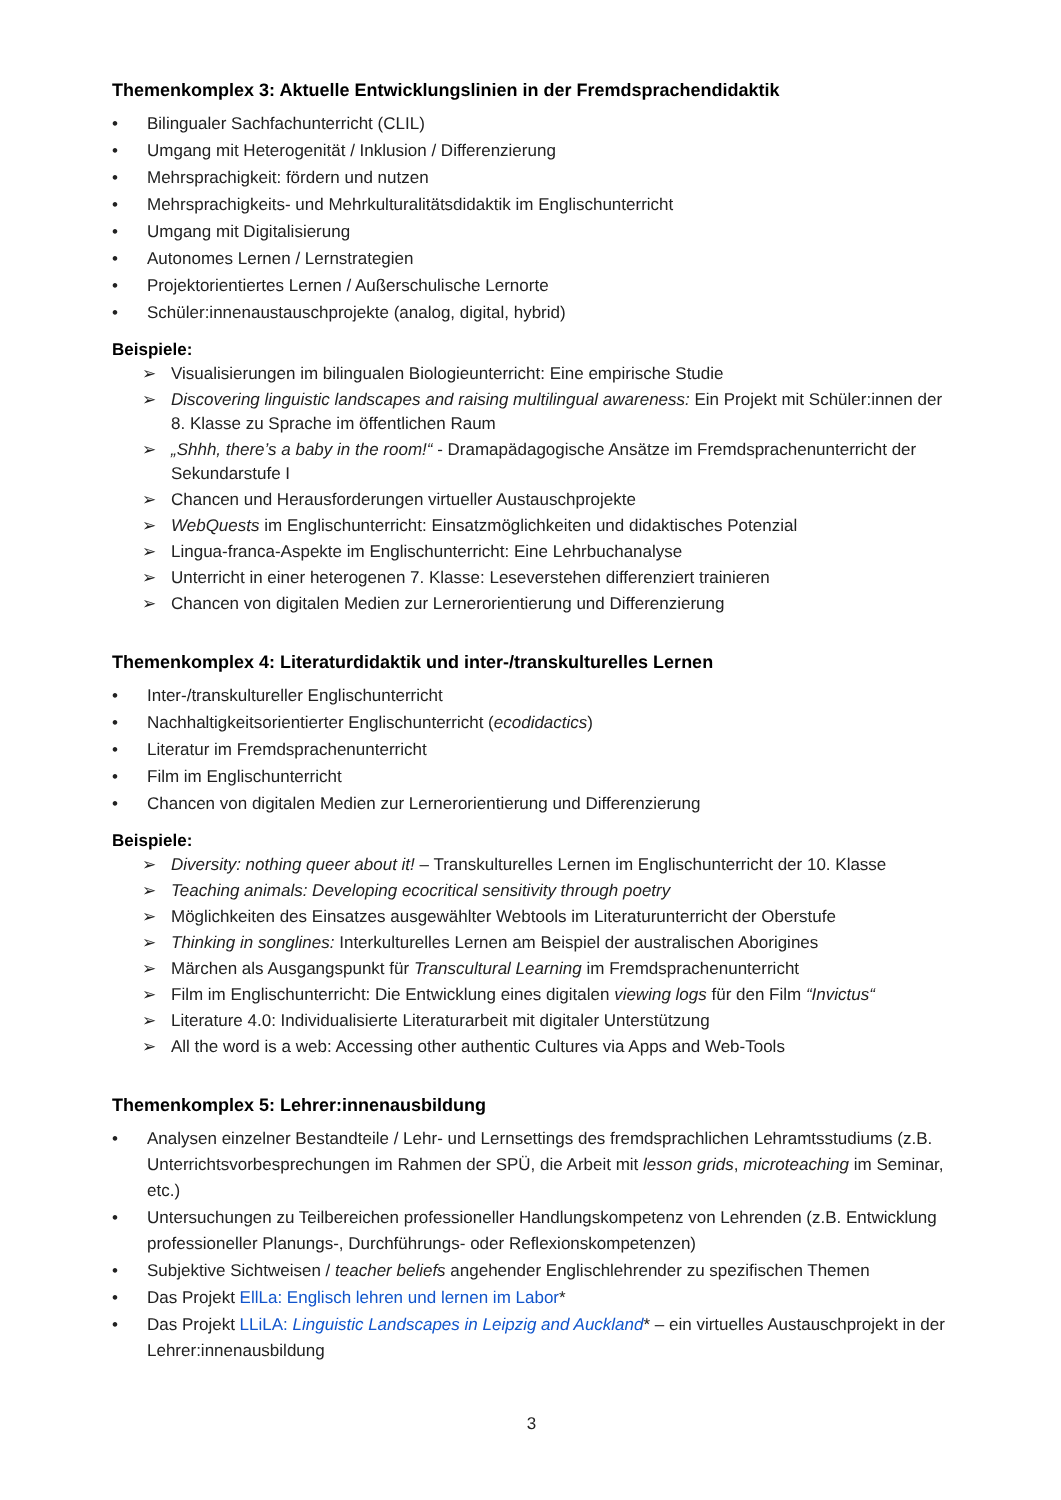Themenkomplex 3: Aktuelle Entwicklungslinien in der Fremdsprachendidaktik
• Bilingualer Sachfachunterricht (CLIL)
• Umgang mit Heterogenität / Inklusion / Differenzierung
• Mehrsprachigkeit: fördern und nutzen
• Mehrsprachigkeits- und Mehrkulturalitätsdidaktik im Englischunterricht
• Umgang mit Digitalisierung
• Autonomes Lernen / Lernstrategien
• Projektorientiertes Lernen / Außerschulische Lernorte
• Schüler:innenaustauschprojekte (analog, digital, hybrid)
Beispiele:
➢ Visualisierungen im bilingualen Biologieunterricht: Eine empirische Studie
➢ Discovering linguistic landscapes and raising multilingual awareness: Ein Projekt mit Schüler:innen der 8. Klasse zu Sprache im öffentlichen Raum
➢ „Shhh, there’s a baby in the room!“ - Dramapädagogische Ansätze im Fremdsprachenunterricht der Sekundarstufe I
➢ Chancen und Herausforderungen virtueller Austauschprojekte
➢ WebQuests im Englischunterricht: Einsatzmöglichkeiten und didaktisches Potenzial
➢ Lingua-franca-Aspekte im Englischunterricht: Eine Lehrbuchanalyse
➢ Unterricht in einer heterogenen 7. Klasse: Leseverstehen differenziert trainieren
➢ Chancen von digitalen Medien zur Lernerorientierung und Differenzierung
Themenkomplex 4: Literaturdidaktik und inter-/transkulturelles Lernen
• Inter-/transkultureller Englischunterricht
• Nachhaltigkeitsorientierter Englischunterricht (ecodidactics)
• Literatur im Fremdsprachenunterricht
• Film im Englischunterricht
• Chancen von digitalen Medien zur Lernerorientierung und Differenzierung
Beispiele:
➢ Diversity: nothing queer about it! – Transkulturelles Lernen im Englischunterricht der 10. Klasse
➢ Teaching animals: Developing ecocritical sensitivity through poetry
➢ Möglichkeiten des Einsatzes ausgewählter Webtools im Literaturunterricht der Oberstufe
➢ Thinking in songlines: Interkulturelles Lernen am Beispiel der australischen Aborigines
➢ Märchen als Ausgangspunkt für Transcultural Learning im Fremdsprachenunterricht
➢ Film im Englischunterricht: Die Entwicklung eines digitalen viewing logs für den Film “Invictus“
➢ Literature 4.0: Individualisierte Literaturarbeit mit digitaler Unterstützung
➢ All the word is a web: Accessing other authentic Cultures via Apps and Web-Tools
Themenkomplex 5: Lehrer:innenausbildung
• Analysen einzelner Bestandteile / Lehr- und Lernsettings des fremdsprachlichen Lehramtsstudiums (z.B. Unterrichtsvorbesprechungen im Rahmen der SPÜ, die Arbeit mit lesson grids, microteaching im Seminar, etc.)
• Untersuchungen zu Teilbereichen professioneller Handlungskompetenz von Lehrenden (z.B. Entwicklung professioneller Planungs-, Durchführungs- oder Reflexionskompetenzen)
• Subjektive Sichtweisen / teacher beliefs angehender Englischlehrender zu spezifischen Themen
• Das Projekt EllLa: Englisch lehren und lernen im Labor*
• Das Projekt LLiLA: Linguistic Landscapes in Leipzig and Auckland* – ein virtuelles Austauschprojekt in der Lehrer:innenausbildung
3